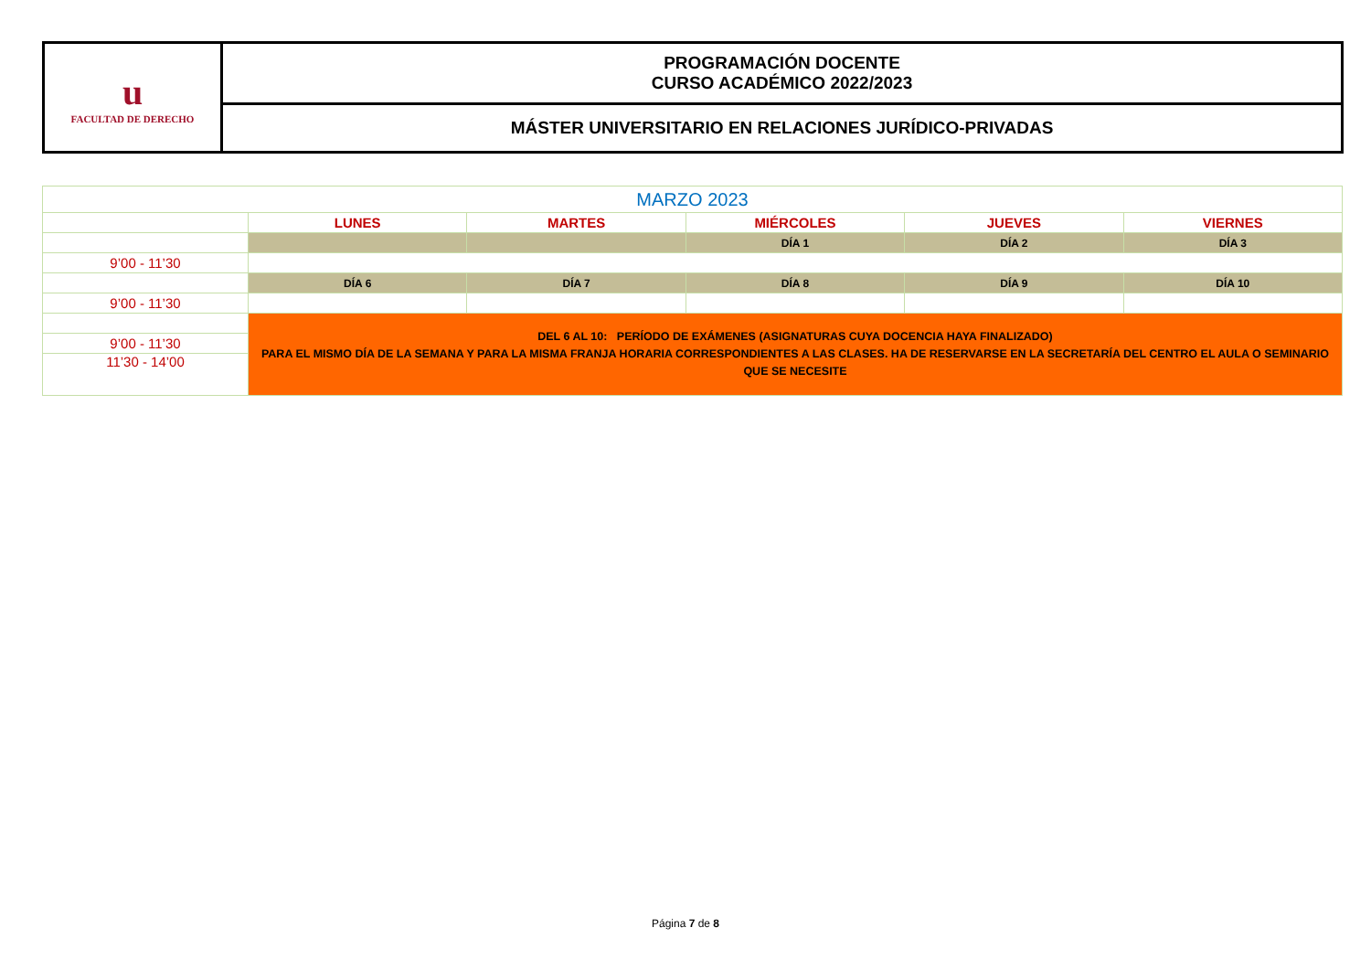| u FACULTAD DE DERECHO | PROGRAMACIÓN DOCENTE CURSO ACADÉMICO 2022/2023 |
| | MÁSTER UNIVERSITARIO EN RELACIONES JURÍDICO-PRIVADAS |
| MARZO 2023 | | | | | |
| | LUNES | MARTES | MIÉRCOLES | JUEVES | VIERNES |
| | | | DÍA 1 | DÍA 2 | DÍA 3 |
| 9’00 - 11’30 | | | | | |
| | DÍA 6 | DÍA 7 | DÍA 8 | DÍA 9 | DÍA 10 |
| 9’00 - 11’30 | | | | | |
| | DEL 6 AL 10: PERÍODO DE EXÁMENES (ASIGNATURAS CUYA DOCENCIA HAYA FINALIZADO) PARA EL MISMO DÍA DE LA SEMANA Y PARA LA MISMA FRANJA HORARIA CORRESPONDIENTES A LAS CLASES. HA DE RESERVARSE EN LA SECRETARÍA DEL CENTRO EL AULA O SEMINARIO QUE SE NECESITE | | | | |
| 9’00 - 11’30 | | | | | |
| 11’30 - 14’00 | | | | | |
Página 7 de 8